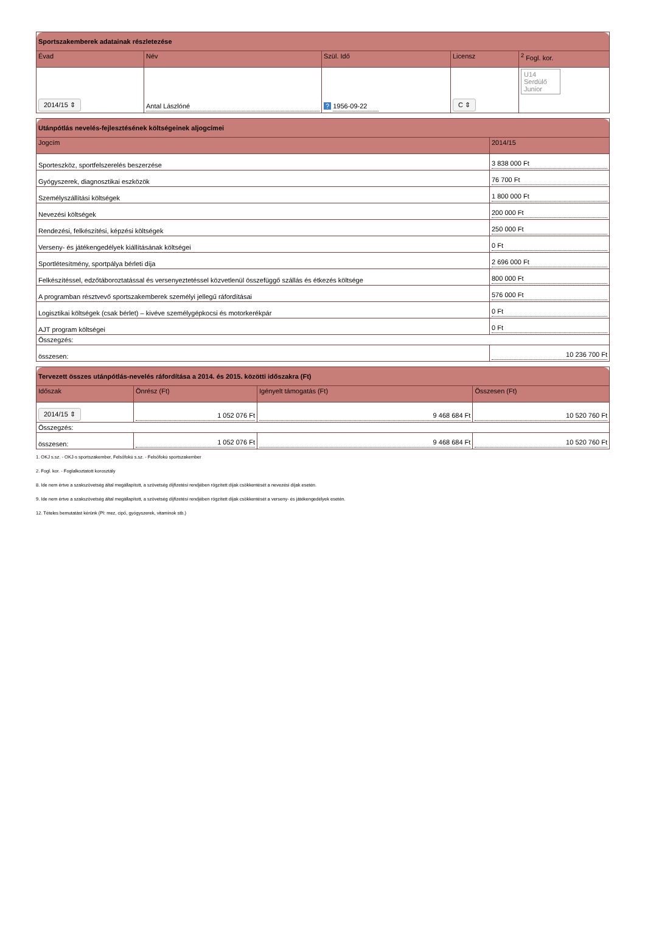| Sportszakemberek adatainak részletezése | | | | |
| --- | --- | --- | --- | --- |
| Évad | Név | Szül. Idő | Licensz | <sup>2</sup> Fogl. kor. |
| 2014/15 ⇕ | Antal Lászlóné | ? 1956-09-22 | C ⇕ | U14 Serdülő Junior |
| Utánpótlás nevelés-fejlesztésének költségeinek aljogcímei | |
| --- | --- |
| Jogcím | 2014/15 |
| Sporteszköz, sportfelszerelés beszerzése | 3 838 000 Ft |
| Gyógyszerek, diagnosztikai eszközök | 76 700 Ft |
| Személyszállítási költségek | 1 800 000 Ft |
| Nevezési költségek | 200 000 Ft |
| Rendezési, felkészítési, képzési költségek | 250 000 Ft |
| Verseny- és játékengedélyek kiállításának költségei | 0 Ft |
| Sportlétesítmény, sportpálya bérleti díja | 2 696 000 Ft |
| Felkészítéssel, edzőtáboroztatással és versenyeztetéssel közvetlenül összefüggő szállás és étkezés költsége | 800 000 Ft |
| A programban résztvevő sportszakemberek személyi jellegű ráfordításai | 576 000 Ft |
| Logisztikai költségek (csak bérlet) – kivéve személygépkocsi és motorkerékpár | 0 Ft |
| AJT program költségei | 0 Ft |
| Összegzés: | |
| összesen: | 10 236 700 Ft |
| Tervezett összes utánpótlás-nevelés ráfordítása a 2014. és 2015. közötti időszakra (Ft) | | | |
| --- | --- | --- | --- |
| Időszak | Önrész (Ft) | Igényelt támogatás (Ft) | Összesen (Ft) |
| 2014/15 ⇕ | 1 052 076 Ft | 9 468 684 Ft | 10 520 760 Ft |
| Összegzés: | | | |
| összesen: | 1 052 076 Ft | 9 468 684 Ft | 10 520 760 Ft |
1. OKJ s.sz. - OKJ-s sportszakember, Felsőfokú s.sz. - Felsőfokú sportszakember
2. Fogl. kor. - Foglalkoztatott korosztály
8. Ide nem értve a szakszövetség által megállapított, a szövetség díjfizetési rendjében rögzített díjak csökkentését a nevezési díjak esetén.
9. Ide nem értve a szakszövetség által megállapított, a szövetség díjfizetési rendjében rögzített díjak csökkentését a verseny- és játékengedélyek esetén.
12. Tételes bemutatást kérünk (Pl: mez, cipő, gyógyszerek, vitaminok stb.)